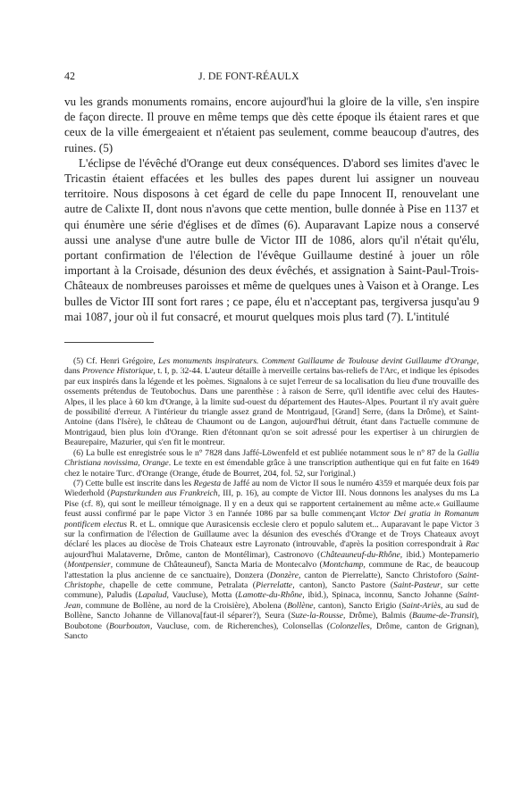42 J. DE FONT-RÉAULX
vu les grands monuments romains, encore aujourd'hui la gloire de la ville, s'en inspire de façon directe. Il prouve en même temps que dès cette époque ils étaient rares et que ceux de la ville émergeaient et n'étaient pas seulement, comme beaucoup d'autres, des ruines. (5)
L'éclipse de l'évêché d'Orange eut deux conséquences. D'abord ses limites d'avec le Tricastin étaient effacées et les bulles des papes durent lui assigner un nouveau territoire. Nous disposons à cet égard de celle du pape Innocent II, renouvelant une autre de Calixte II, dont nous n'avons que cette mention, bulle donnée à Pise en 1137 et qui énumère une série d'églises et de dîmes (6). Auparavant Lapize nous a conservé aussi une analyse d'une autre bulle de Victor III de 1086, alors qu'il n'était qu'élu, portant confirmation de l'élection de l'évêque Guillaume destiné à jouer un rôle important à la Croisade, désunion des deux évêchés, et assignation à Saint-Paul-Trois-Châteaux de nombreuses paroisses et même de quelques unes à Vaison et à Orange. Les bulles de Victor III sont fort rares ; ce pape, élu et n'acceptant pas, tergiversa jusqu'au 9 mai 1087, jour où il fut consacré, et mourut quelques mois plus tard (7). L'intitulé
(5) Cf. Henri Grégoire, Les monuments inspirateurs. Comment Guillaume de Toulouse devint Guillaume d'Orange, dans Provence Historique, t. I, p. 32-44. L'auteur détaille à merveille certains bas-reliefs de l'Arc, et indique les épisodes par eux inspirés dans la légende et les poèmes. Signalons à ce sujet l'erreur de sa localisation du lieu d'une trouvaille des ossements prétendus de Teutobochus. Dans une parenthèse : à raison de Serre, qu'il identifie avec celui des Hautes-Alpes, il les place à 60 km d'Orange, à la limite sud-ouest du département des Hautes-Alpes. Pourtant il n'y avait guère de possibilité d'erreur. A l'intérieur du triangle assez grand de Montrigaud, [Grand] Serre, (dans la Drôme), et Saint-Antoine (dans l'Isère), le château de Chaumont ou de Langon, aujourd'hui détruit, étant dans l'actuelle commune de Montrigaud, bien plus loin d'Orange. Rien d'étonnant qu'on se soit adressé pour les expertiser à un chirurgien de Beaurepaire, Mazurier, qui s'en fit le montreur.
(6) La bulle est enregistrée sous le n° 7828 dans Jaffé-Löwenfeld et est publiée notamment sous le n° 87 de la Gallia Christiana novissima, Orange. Le texte en est émendable grâce à une transcription authentique qui en fut faite en 1649 chez le notaire Turc. d'Orange (Orange, étude de Bourret, 204, fol. 52, sur l'original.)
(7) Cette bulle est inscrite dans les Regesta de Jaffé au nom de Victor II sous le numéro 4359 et marquée deux fois par Wiederhold (Papsturkunden aus Frankreich, III, p. 16), au compte de Victor III. Nous donnons les analyses du ms La Pise (cf. 8), qui sont le meilleur témoignage. Il y en a deux qui se rapportent certainement au même acte.« Guillaume feust aussi confirmé par le pape Victor 3 en l'année 1086 par sa bulle commençant Victor Dei gratia in Romanum pontificem electus R. et L. omnique que Aurasicensis ecclesie clero et populo salutem et... Auparavant le pape Victor 3 sur la confirmation de l'élection de Guillaume avec la désunion des eveschés d'Orange et de Troys Chateaux avoyt déclaré les places au diocèse de Trois Chateaux estre Layronato (introuvable, d'après la position correspondrait à Rac aujourd'hui Malataverne, Drôme, canton de Montélimar), Castronovo (Châteauneuf-du-Rhône, ibid.) Montepamerio (Montpensier, commune de Châteauneuf), Sancta Maria de Montecalvo (Montchamp, commune de Rac, de beaucoup l'attestation la plus ancienne de ce sanctuaire), Donzera (Donzère, canton de Pierrelatte), Sancto Christoforo (Saint-Christophe, chapelle de cette commune, Petralata (Pierrelatte, canton), Sancto Pastore (Saint-Pasteur, sur cette commune), Paludis (Lapalud, Vaucluse), Motta (Lamotte-du-Rhône, ibid.), Spinaca, inconnu, Sancto Johanne (Saint-Jean, commune de Bollène, au nord de la Croisière), Abolena (Bollène, canton), Sancto Erigio (Saint-Ariès, au sud de Bollène, Sancto Johanne de Villanova[faut-il séparer?), Seura (Suze-la-Rousse, Drôme), Balmis (Baume-de-Transit), Boubotone (Bourbouton, Vaucluse, com. de Richerenches), Colonsellas (Colonzelles, Drôme, canton de Grignan), Sancto